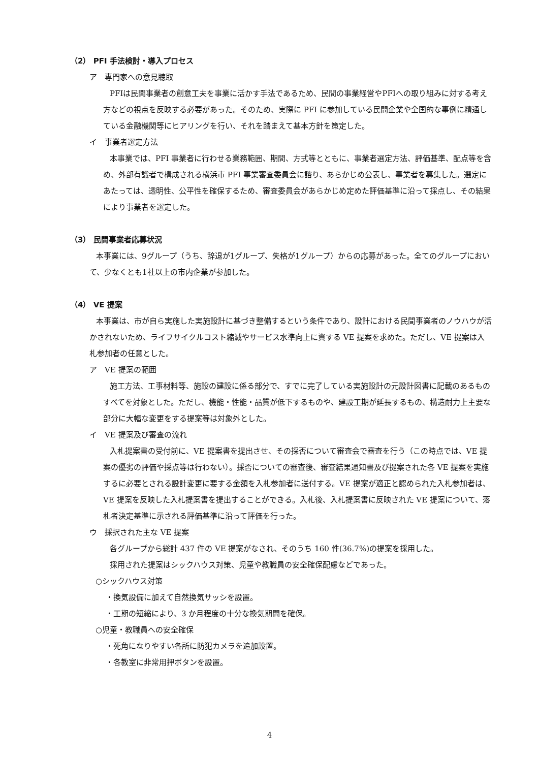（2） PFI 手法検討・導入プロセス
ア　専門家への意見聴取
PFIは民間事業者の創意工夫を事業に活かす手法であるため、民間の事業経営やPFIへの取り組みに対する考え方などの視点を反映する必要があった。そのため、実際に PFI に参加している民間企業や全国的な事例に精通している金融機関等にヒアリングを行い、それを踏まえて基本方針を策定した。
イ　事業者選定方法
本事業では、PFI 事業者に行わせる業務範囲、期間、方式等とともに、事業者選定方法、評価基準、配点等を含め、外部有識者で構成される横浜市 PFI 事業審査委員会に諮り、あらかじめ公表し、事業者を募集した。選定にあたっては、透明性、公平性を確保するため、審査委員会があらかじめ定めた評価基準に沿って採点し、その結果により事業者を選定した。
（3） 民間事業者応募状況
本事業には、9グループ（うち、辞退が1グループ、失格が1グループ）からの応募があった。全てのグループにおいて、少なくとも1社以上の市内企業が参加した。
（4） VE 提案
本事業は、市が自ら実施した実施設計に基づき整備するという条件であり、設計における民間事業者のノウハウが活かされないため、ライフサイクルコスト縮減やサービス水準向上に資する VE 提案を求めた。ただし、VE 提案は入札参加者の任意とした。
ア　VE 提案の範囲
施工方法、工事材料等、施設の建設に係る部分で、すでに完了している実施設計の元設計図書に記載のあるものすべてを対象とした。ただし、機能・性能・品質が低下するものや、建設工期が延長するもの、構造耐力上主要な部分に大幅な変更をする提案等は対象外とした。
イ　VE 提案及び審査の流れ
入札提案書の受付前に、VE 提案書を提出させ、その採否について審査会で審査を行う（この時点では、VE 提案の優劣の評価や採点等は行わない）。採否についての審査後、審査結果通知書及び提案された各 VE 提案を実施するに必要とされる設計変更に要する金額を入札参加者に送付する。VE 提案が適正と認められた入札参加者は、VE 提案を反映した入札提案書を提出することができる。入札後、入札提案書に反映された VE 提案について、落札者決定基準に示される評価基準に沿って評価を行った。
ウ　採択された主な VE 提案
各グループから総計 437 件の VE 提案がなされ、そのうち 160 件(36.7%)の提案を採用した。
採用された提案はシックハウス対策、児童や教職員の安全確保配慮などであった。
○シックハウス対策
・換気設備に加えて自然換気サッシを設置。
・工期の短縮により、3 か月程度の十分な換気期間を確保。
○児童・教職員への安全確保
・死角になりやすい各所に防犯カメラを追加設置。
・各教室に非常用押ボタンを設置。
4